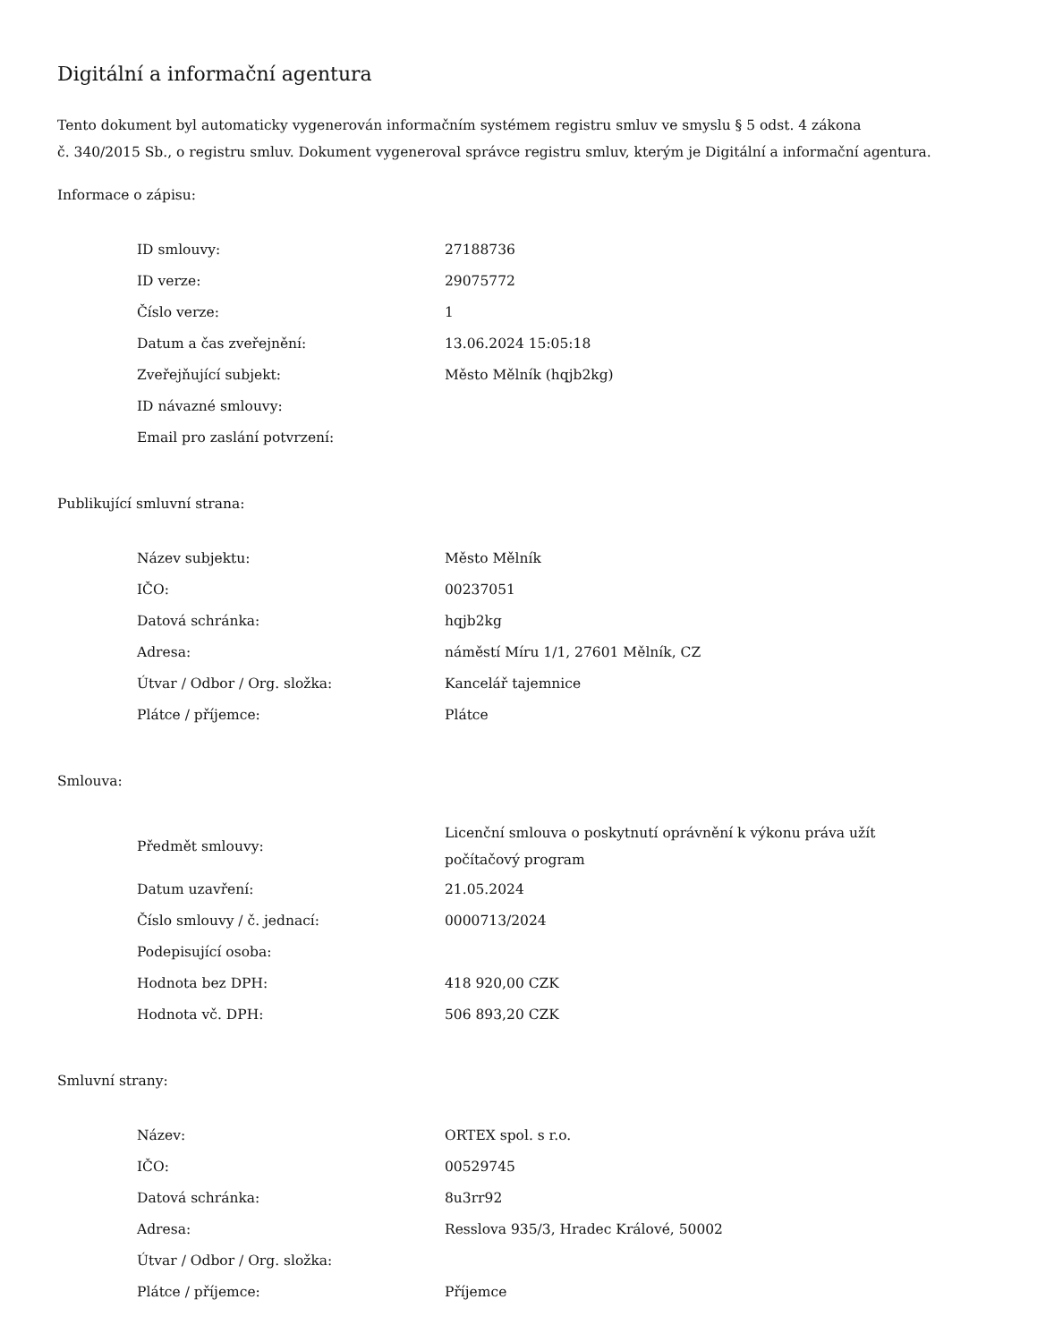Digitální a informační agentura
Tento dokument byl automaticky vygenerován informačním systémem registru smluv ve smyslu § 5 odst. 4 zákona
č. 340/2015 Sb., o registru smluv. Dokument vygeneroval správce registru smluv, kterým je Digitální a informační agentura.
Informace o zápisu:
| ID smlouvy: | 27188736 |
| ID verze: | 29075772 |
| Číslo verze: | 1 |
| Datum a čas zveřejnění: | 13.06.2024 15:05:18 |
| Zveřejňující subjekt: | Město Mělník (hqjb2kg) |
| ID návazné smlouvy: | |
| Email pro zaslání potvrzení: | |
Publikující smluvní strana:
| Název subjektu: | Město Mělník |
| IČO: | 00237051 |
| Datová schránka: | hqjb2kg |
| Adresa: | náměstí Míru 1/1, 27601 Mělník, CZ |
| Útvar / Odbor / Org. složka: | Kancelář tajemnice |
| Plátce / příjemce: | Plátce |
Smlouva:
| Předmět smlouvy: | Licenční smlouva o poskytnutí oprávnění k výkonu práva užít počítačový program |
| Datum uzavření: | 21.05.2024 |
| Číslo smlouvy / č. jednací: | 0000713/2024 |
| Podepisující osoba: | |
| Hodnota bez DPH: | 418 920,00 CZK |
| Hodnota vč. DPH: | 506 893,20 CZK |
Smluvní strany:
| Název: | ORTEX spol. s r.o. |
| IČO: | 00529745 |
| Datová schránka: | 8u3rr92 |
| Adresa: | Resslova 935/3, Hradec Králové, 50002 |
| Útvar / Odbor / Org. složka: | |
| Plátce / příjemce: | Příjemce |